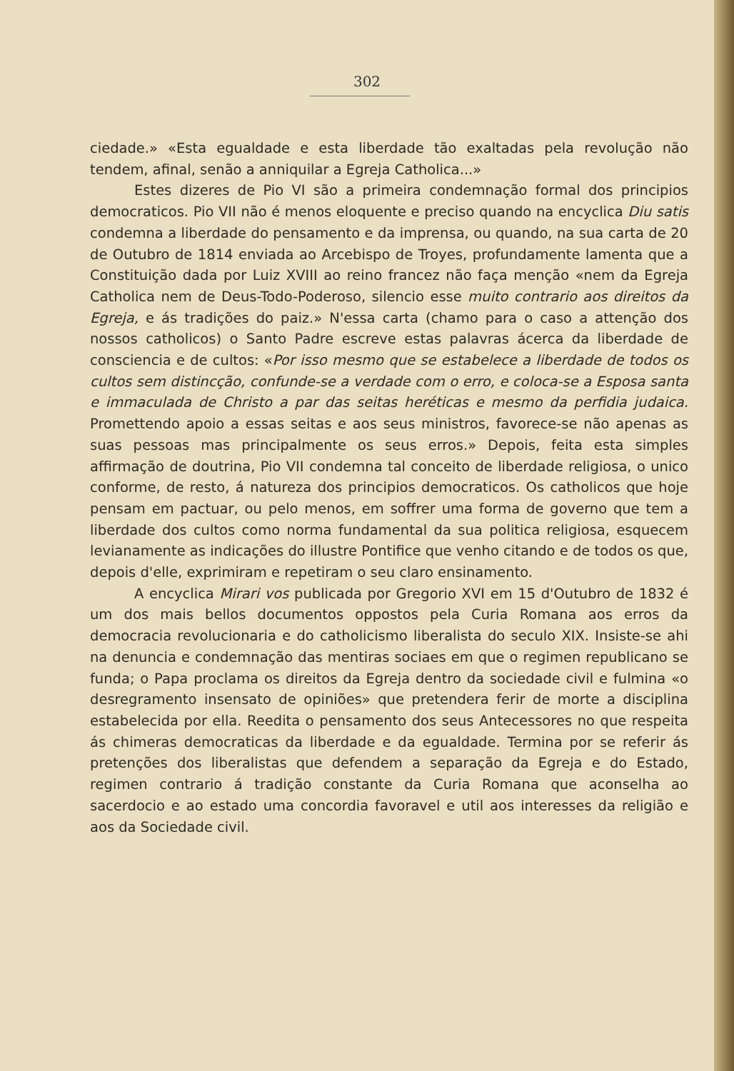302
ciedade.» «Esta egualdade e esta liberdade tão exaltadas pela revolução não tendem, afinal, senão a anniquilar a Egreja Catholica...»
Estes dizeres de Pio VI são a primeira condemnação formal dos principios democraticos. Pio VII não é menos eloquente e preciso quando na encyclica Diu satis condemna a liberdade do pensamento e da imprensa, ou quando, na sua carta de 20 de Outubro de 1814 enviada ao Arcebispo de Troyes, profundamente lamenta que a Constituição dada por Luiz XVIII ao reino francez não faça menção «nem da Egreja Catholica nem de Deus-Todo-Poderoso, silencio esse muito contrario aos direitos da Egreja, e ás tradições do paiz.» N'essa carta (chamo para o caso a attenção dos nossos catholicos) o Santo Padre escreve estas palavras ácerca da liberdade de consciencia e de cultos: «Por isso mesmo que se estabelece a liberdade de todos os cultos sem distincção, confunde-se a verdade com o erro, e coloca-se a Esposa santa e immaculada de Christo a par das seitas heréticas e mesmo da perfidia judaica. Promettendo apoio a essas seitas e aos seus ministros, favorece-se não apenas as suas pessoas mas principalmente os seus erros.» Depois, feita esta simples affirmação de doutrina, Pio VII condemna tal conceito de liberdade religiosa, o unico conforme, de resto, á natureza dos principios democraticos. Os catholicos que hoje pensam em pactuar, ou pelo menos, em soffrer uma forma de governo que tem a liberdade dos cultos como norma fundamental da sua politica religiosa, esquecem levianamente as indicações do illustre Pontifice que venho citando e de todos os que, depois d'elle, exprimiram e repetiram o seu claro ensinamento.
A encyclica Mirari vos publicada por Gregorio XVI em 15 d'Outubro de 1832 é um dos mais bellos documentos oppostos pela Curia Romana aos erros da democracia revolucionaria e do catholicismo liberalista do seculo XIX. Insiste-se ahi na denuncia e condemnação das mentiras sociaes em que o regimen republicano se funda; o Papa proclama os direitos da Egreja dentro da sociedade civil e fulmina «o desregramento insensato de opiniões» que pretendera ferir de morte a disciplina estabelecida por ella. Reedita o pensamento dos seus Antecessores no que respeita ás chimeras democraticas da liberdade e da egualdade. Termina por se referir ás pretenções dos liberalistas que defendem a separação da Egreja e do Estado, regimen contrario á tradição constante da Curia Romana que aconselha ao sacerdocio e ao estado uma concordia favoravel e util aos interesses da religião e aos da Sociedade civil.